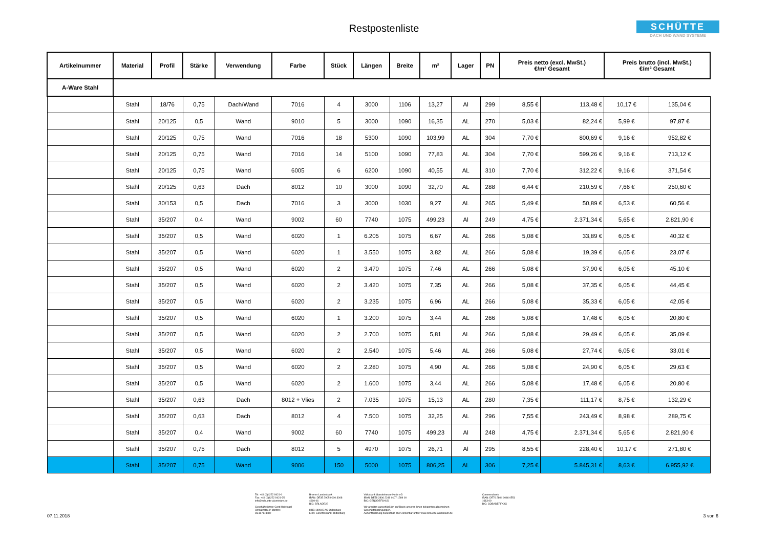Restpostenliste
SCHÜTTE
DACH UND WAND SYSTEME
| Artikelnummer | Material | Profil | Stärke | Verwendung | Farbe | Stück | Längen | Breite | m² | Lager | PN | Preis netto (excl. MwSt.) €/m² Gesamt | | Preis brutto (incl. MwSt.) €/m² Gesamt | |
| --- | --- | --- | --- | --- | --- | --- | --- | --- | --- | --- | --- | --- | --- | --- | --- |
| A-Ware Stahl | | | | | | | | | | | | | | | |
| | Stahl | 18/76 | 0,75 | Dach/Wand | 7016 | 4 | 3000 | 1106 | 13,27 | Al | 299 | 8,55 € | 113,48 € | 10,17 € | 135,04 € |
| | Stahl | 20/125 | 0,5 | Wand | 9010 | 5 | 3000 | 1090 | 16,35 | AL | 270 | 5,03 € | 82,24 € | 5,99 € | 97,87 € |
| | Stahl | 20/125 | 0,75 | Wand | 7016 | 18 | 5300 | 1090 | 103,99 | AL | 304 | 7,70 € | 800,69 € | 9,16 € | 952,82 € |
| | Stahl | 20/125 | 0,75 | Wand | 7016 | 14 | 5100 | 1090 | 77,83 | AL | 304 | 7,70 € | 599,26 € | 9,16 € | 713,12 € |
| | Stahl | 20/125 | 0,75 | Wand | 6005 | 6 | 6200 | 1090 | 40,55 | AL | 310 | 7,70 € | 312,22 € | 9,16 € | 371,54 € |
| | Stahl | 20/125 | 0,63 | Dach | 8012 | 10 | 3000 | 1090 | 32,70 | AL | 288 | 6,44 € | 210,59 € | 7,66 € | 250,60 € |
| | Stahl | 30/153 | 0,5 | Dach | 7016 | 3 | 3000 | 1030 | 9,27 | AL | 265 | 5,49 € | 50,89 € | 6,53 € | 60,56 € |
| | Stahl | 35/207 | 0,4 | Wand | 9002 | 60 | 7740 | 1075 | 499,23 | Al | 249 | 4,75 € | 2.371,34 € | 5,65 € | 2.821,90 € |
| | Stahl | 35/207 | 0,5 | Wand | 6020 | 1 | 6.205 | 1075 | 6,67 | AL | 266 | 5,08 € | 33,89 € | 6,05 € | 40,32 € |
| | Stahl | 35/207 | 0,5 | Wand | 6020 | 1 | 3.550 | 1075 | 3,82 | AL | 266 | 5,08 € | 19,39 € | 6,05 € | 23,07 € |
| | Stahl | 35/207 | 0,5 | Wand | 6020 | 2 | 3.470 | 1075 | 7,46 | AL | 266 | 5,08 € | 37,90 € | 6,05 € | 45,10 € |
| | Stahl | 35/207 | 0,5 | Wand | 6020 | 2 | 3.420 | 1075 | 7,35 | AL | 266 | 5,08 € | 37,35 € | 6,05 € | 44,45 € |
| | Stahl | 35/207 | 0,5 | Wand | 6020 | 2 | 3.235 | 1075 | 6,96 | AL | 266 | 5,08 € | 35,33 € | 6,05 € | 42,05 € |
| | Stahl | 35/207 | 0,5 | Wand | 6020 | 1 | 3.200 | 1075 | 3,44 | AL | 266 | 5,08 € | 17,48 € | 6,05 € | 20,80 € |
| | Stahl | 35/207 | 0,5 | Wand | 6020 | 2 | 2.700 | 1075 | 5,81 | AL | 266 | 5,08 € | 29,49 € | 6,05 € | 35,09 € |
| | Stahl | 35/207 | 0,5 | Wand | 6020 | 2 | 2.540 | 1075 | 5,46 | AL | 266 | 5,08 € | 27,74 € | 6,05 € | 33,01 € |
| | Stahl | 35/207 | 0,5 | Wand | 6020 | 2 | 2.280 | 1075 | 4,90 | AL | 266 | 5,08 € | 24,90 € | 6,05 € | 29,63 € |
| | Stahl | 35/207 | 0,5 | Wand | 6020 | 2 | 1.600 | 1075 | 3,44 | AL | 266 | 5,08 € | 17,48 € | 6,05 € | 20,80 € |
| | Stahl | 35/207 | 0,63 | Dach | 8012 + Vlies | 2 | 7.035 | 1075 | 15,13 | AL | 280 | 7,35 € | 111,17 € | 8,75 € | 132,29 € |
| | Stahl | 35/207 | 0,63 | Dach | 8012 | 4 | 7.500 | 1075 | 32,25 | AL | 296 | 7,55 € | 243,49 € | 8,98 € | 289,75 € |
| | Stahl | 35/207 | 0,4 | Wand | 9002 | 60 | 7740 | 1075 | 499,23 | Al | 248 | 4,75 € | 2.371,34 € | 5,65 € | 2.821,90 € |
| | Stahl | 35/207 | 0,75 | Dach | 8012 | 5 | 4970 | 1075 | 26,71 | Al | 295 | 8,55 € | 228,40 € | 10,17 € | 271,80 € |
| | Stahl | 35/207 | 0,75 | Wand | 9006 | 150 | 5000 | 1075 | 806,25 | AL | 306 | 7,25 € | 5.845,31 € | 8,63 € | 6.955,92 € |
Tel: +49 (0)4222 9421-0
Fax: +49 (0)4222 9421-25
info@schuette-aluminium.de
Geschäftsführer: Gerd Heitriegel
Umsatzsteuer-Identnr.: DE117174582
Bremer Landesbank
IBAN: DE35 2905 0000 3008 4610 06
BIC: BRLADE22
HRB 140045 AG Oldenburg
Eintr. Gerichtsstand: Oldenburg
Volksbank Ganderkesee-Hude eG
IBAN: DE58 2806 2249 0107 1289 00
BIC: GENODEF1HUD
Wir arbeiten ausschließlich auf Basis unserer Ihnen bekannten allgemeinen Geschäftsbedingungen.
Auf Anforderung zusendbar oder einsehbar unter: www.schuette-aluminium.de
Commerzbank
IBAN: DE76 2804 0046 0551 1613 00
BIC: COBADEFFXXX
07.11.2018 3 von 6